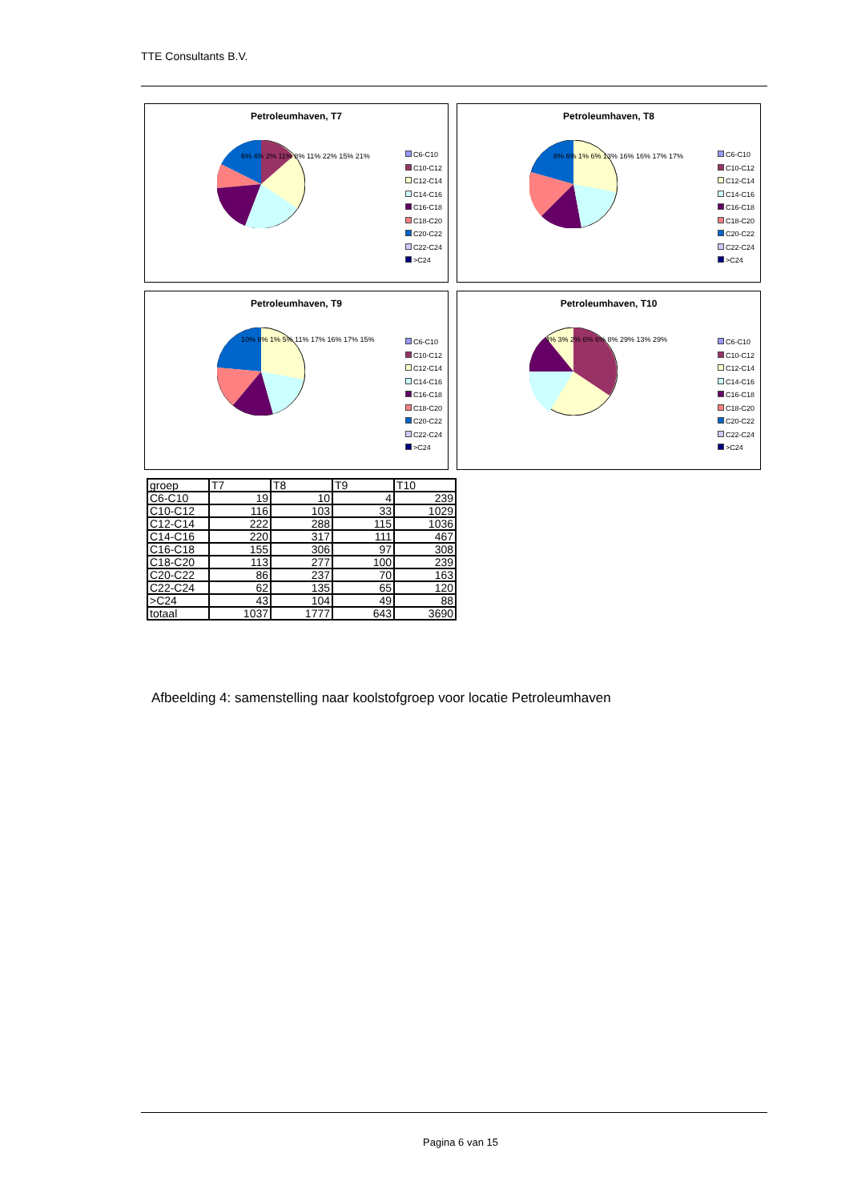TTE Consultants B.V.
Petroleumhaven, T7
C6-C10
C10-C12
C12-C14
C14-C16
C16-C18
C18-C20
C20-C22
C22-C24
>C24
6% 4% 2% 11% 8% 11% 22% 15% 21%
Petroleumhaven, T8
C6-C10
C10-C12
C12-C14
C14-C16
C16-C18
C18-C20
C20-C22
C22-C24
>C24
8% 6% 1% 6% 13% 16% 16% 17% 17%
Petroleumhaven, T9
C6-C10
C10-C12
C12-C14
C14-C16
C16-C18
C18-C20
C20-C22
C22-C24
>C24
10% 8% 1% 5% 11% 17% 16% 17% 15%
Petroleumhaven, T10
C6-C10
C10-C12
C12-C14
C14-C16
C16-C18
C18-C20
C20-C22
C22-C24
>C24
4% 3% 2% 6% 6% 8% 29% 13% 29%
| groep | T7 | T8 | T9 | T10 |
| C6-C10 | 19 | 10 | 4 | 239 |
| C10-C12 | 116 | 103 | 33 | 1029 |
| C12-C14 | 222 | 288 | 115 | 1036 |
| C14-C16 | 220 | 317 | 111 | 467 |
| C16-C18 | 155 | 306 | 97 | 308 |
| C18-C20 | 113 | 277 | 100 | 239 |
| C20-C22 | 86 | 237 | 70 | 163 |
| C22-C24 | 62 | 135 | 65 | 120 |
| >C24 | 43 | 104 | 49 | 88 |
| totaal | 1037 | 1777 | 643 | 3690 |
Afbeelding 4: samenstelling naar koolstofgroep voor locatie Petroleumhaven
Pagina 6 van 15